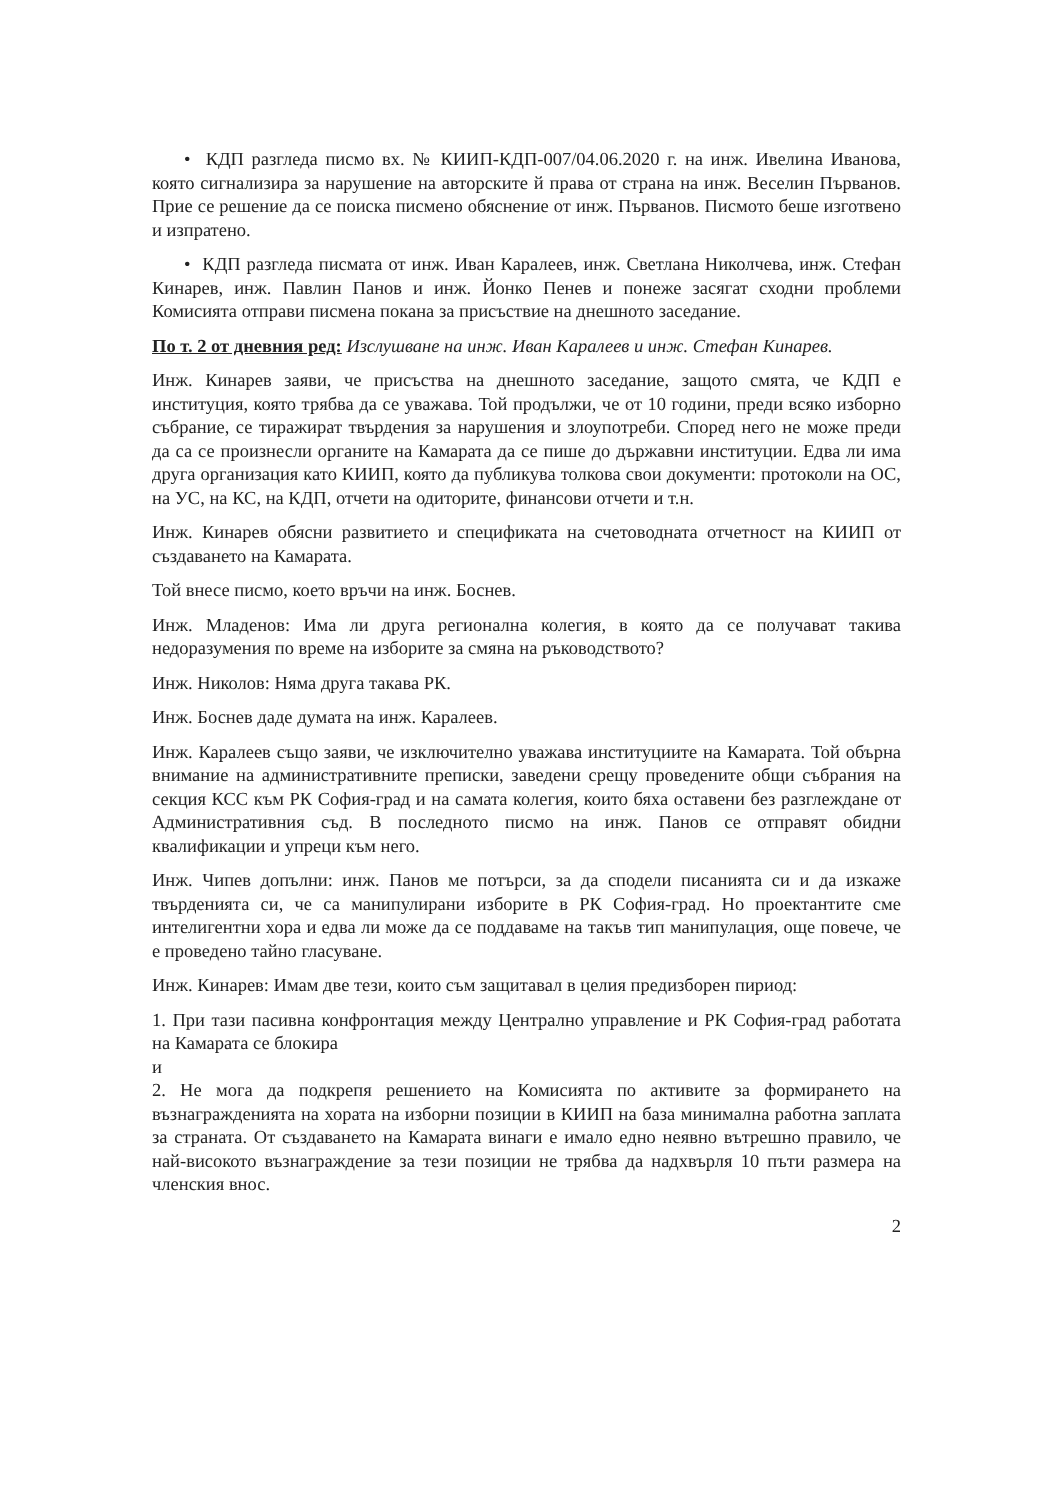• КДП разгледа писмо вх. № КИИП-КДП-007/04.06.2020 г. на инж. Ивелина Иванова, която сигнализира за нарушение на авторските й права от страна на инж. Веселин Първанов. Прие се решение да се поиска писмено обяснение от инж. Първанов. Писмото беше изготвено и изпратено.
• КДП разгледа писмата от инж. Иван Каралеев, инж. Светлана Николчева, инж. Стефан Кинарев, инж. Павлин Панов и инж. Йонко Пенев и понеже засягат сходни проблеми Комисията отправи писмена покана за присъствие на днешното заседание.
По т. 2 от дневния ред: Изслушване на инж. Иван Каралеев и инж. Стефан Кинарев.
Инж. Кинарев заяви, че присъства на днешното заседание, защото смята, че КДП е институция, която трябва да се уважава. Той продължи, че от 10 години, преди всяко изборно събрание, се тиражират твърдения за нарушения и злоупотреби. Според него не може преди да са се произнесли органите на Камарата да се пише до държавни институции. Едва ли има друга организация като КИИП, която да публикува толкова свои документи: протоколи на ОС, на УС, на КС, на КДП, отчети на одиторите, финансови отчети и т.н.
Инж. Кинарев обясни развитието и спецификата на счетоводната отчетност на КИИП от създаването на Камарата.
Той внесе писмо, което връчи на инж. Боснев.
Инж. Младенов: Има ли друга регионална колегия, в която да се получават такива недоразумения по време на изборите за смяна на ръководството?
Инж. Николов: Няма друга такава РК.
Инж. Боснев даде думата на инж. Каралеев.
Инж. Каралеев също заяви, че изключително уважава институциите на Камарата. Той обърна внимание на административните преписки, заведени срещу проведените общи събрания на секция КСС към РК София-град и на самата колегия, които бяха оставени без разглеждане от Административния съд. В последното писмо на инж. Панов се отправят обидни квалификации и упреци към него.
Инж. Чипев допълни: инж. Панов ме потърси, за да сподели писанията си и да изкаже твърденията си, че са манипулирани изборите в РК София-град. Но проектантите сме интелигентни хора и едва ли може да се поддаваме на такъв тип манипулация, още повече, че е проведено тайно гласуване.
Инж. Кинарев: Имам две тези, които съм защитавал в целия предизборен пириод:
1. При тази пасивна конфронтация между Централно управление и РК София-град работата на Камарата се блокира
и
2. Не мога да подкрепя решението на Комисията по активите за формирането на възнагражденията на хората на изборни позиции в КИИП на база минимална работна заплата за страната. От създаването на Камарата винаги е имало едно неявно вътрешно правило, че най-високото възнаграждение за тези позиции не трябва да надхвърля 10 пъти размера на членския внос.
2